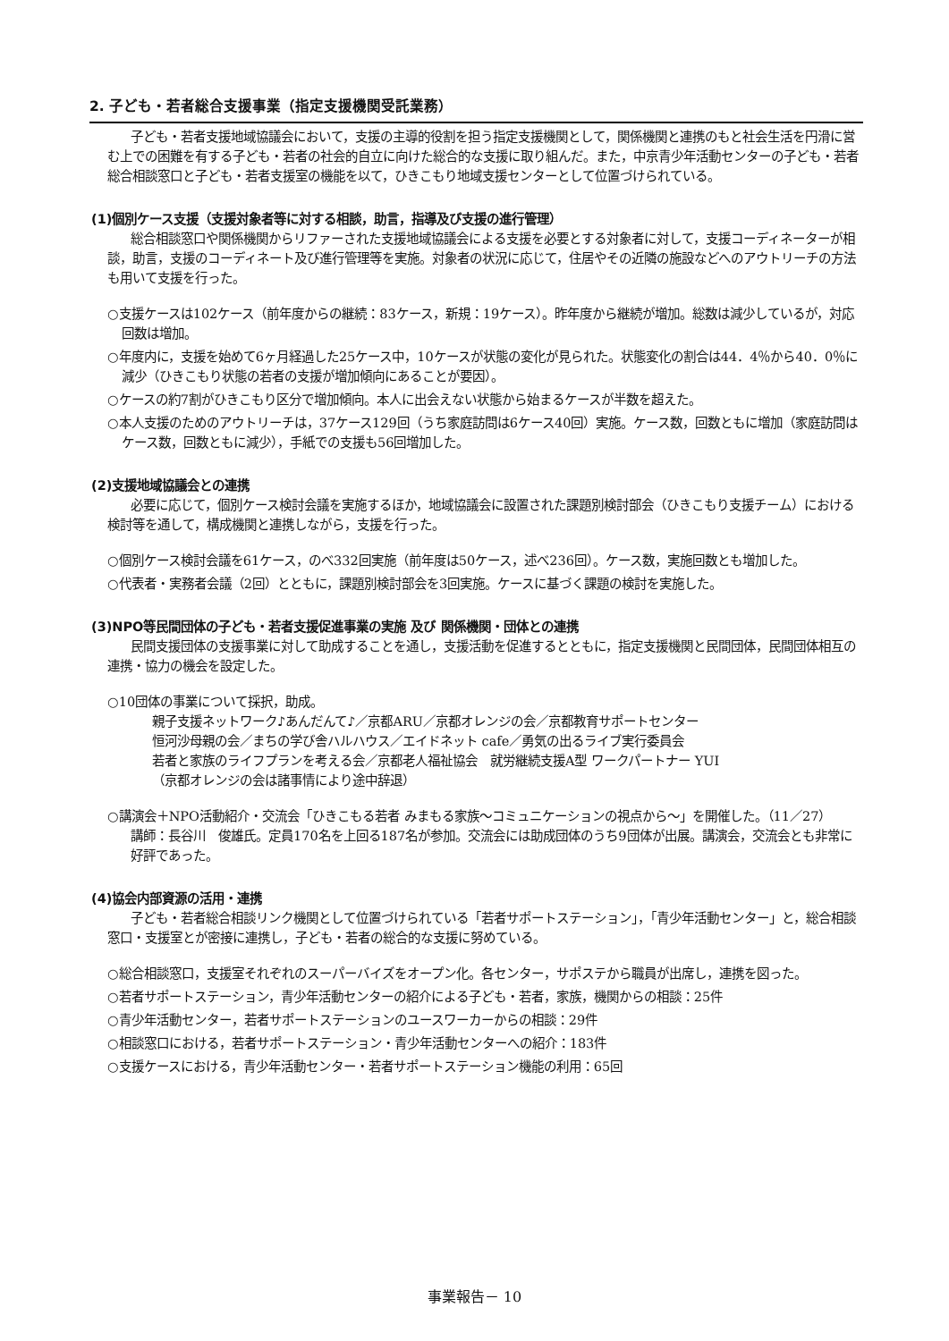2. 子ども・若者総合支援事業（指定支援機関受託業務）
子ども・若者支援地域協議会において，支援の主導的役割を担う指定支援機関として，関係機関と連携のもと社会生活を円滑に営む上での困難を有する子ども・若者の社会的自立に向けた総合的な支援に取り組んだ。また，中京青少年活動センターの子ども・若者総合相談窓口と子ども・若者支援室の機能を以て，ひきこもり地域支援センターとして位置づけられている。
(1)個別ケース支援（支援対象者等に対する相談，助言，指導及び支援の進行管理）
総合相談窓口や関係機関からリファーされた支援地域協議会による支援を必要とする対象者に対して，支援コーディネーターが相談，助言，支援のコーディネート及び進行管理等を実施。対象者の状況に応じて，住居やその近隣の施設などへのアウトリーチの方法も用いて支援を行った。
○支援ケースは102ケース（前年度からの継続：83ケース，新規：19ケース）。昨年度から継続が増加。総数は減少しているが，対応回数は増加。
○年度内に，支援を始めて6ヶ月経過した25ケース中，10ケースが状態の変化が見られた。状態変化の割合は44．4％から40．0％に減少（ひきこもり状態の若者の支援が増加傾向にあることが要因）。
○ケースの約7割がひきこもり区分で増加傾向。本人に出会えない状態から始まるケースが半数を超えた。
○本人支援のためのアウトリーチは，37ケース129回（うち家庭訪問は6ケース40回）実施。ケース数，回数ともに増加（家庭訪問はケース数，回数ともに減少），手紙での支援も56回増加した。
(2)支援地域協議会との連携
必要に応じて，個別ケース検討会議を実施するほか，地域協議会に設置された課題別検討部会（ひきこもり支援チーム）における検討等を通して，構成機関と連携しながら，支援を行った。
○個別ケース検討会議を61ケース，のべ332回実施（前年度は50ケース，述べ236回）。ケース数，実施回数とも増加した。
○代表者・実務者会議（2回）とともに，課題別検討部会を3回実施。ケースに基づく課題の検討を実施した。
(3)NPO等民間団体の子ども・若者支援促進事業の実施 及び 関係機関・団体との連携
民間支援団体の支援事業に対して助成することを通し，支援活動を促進するとともに，指定支援機関と民間団体，民間団体相互の連携・協力の機会を設定した。
○10団体の事業について採択，助成。
親子支援ネットワーク♪あんだんて♪／京都ARU／京都オレンジの会／京都教育サポートセンター
恒河沙母親の会／まちの学び舎ハルハウス／エイドネット cafe／勇気の出るライブ実行委員会
若者と家族のライフプランを考える会／京都老人福祉協会　就労継続支援A型 ワークパートナー YUI
（京都オレンジの会は諸事情により途中辞退）
○講演会＋NPO活動紹介・交流会「ひきこもる若者 みまもる家族～コミュニケーションの視点から～」を開催した。（11／27）
講師：長谷川　俊雄氏。定員170名を上回る187名が参加。交流会には助成団体のうち9団体が出展。講演会，交流会とも非常に好評であった。
(4)協会内部資源の活用・連携
子ども・若者総合相談リンク機関として位置づけられている「若者サポートステーション」，「青少年活動センター」と，総合相談窓口・支援室とが密接に連携し，子ども・若者の総合的な支援に努めている。
○総合相談窓口，支援室それぞれのスーパーバイズをオープン化。各センター，サポステから職員が出席し，連携を図った。
○若者サポートステーション，青少年活動センターの紹介による子ども・若者，家族，機関からの相談：25件
○青少年活動センター，若者サポートステーションのユースワーカーからの相談：29件
○相談窓口における，若者サポートステーション・青少年活動センターへの紹介：183件
○支援ケースにおける，青少年活動センター・若者サポートステーション機能の利用：65回
事業報告－ 10